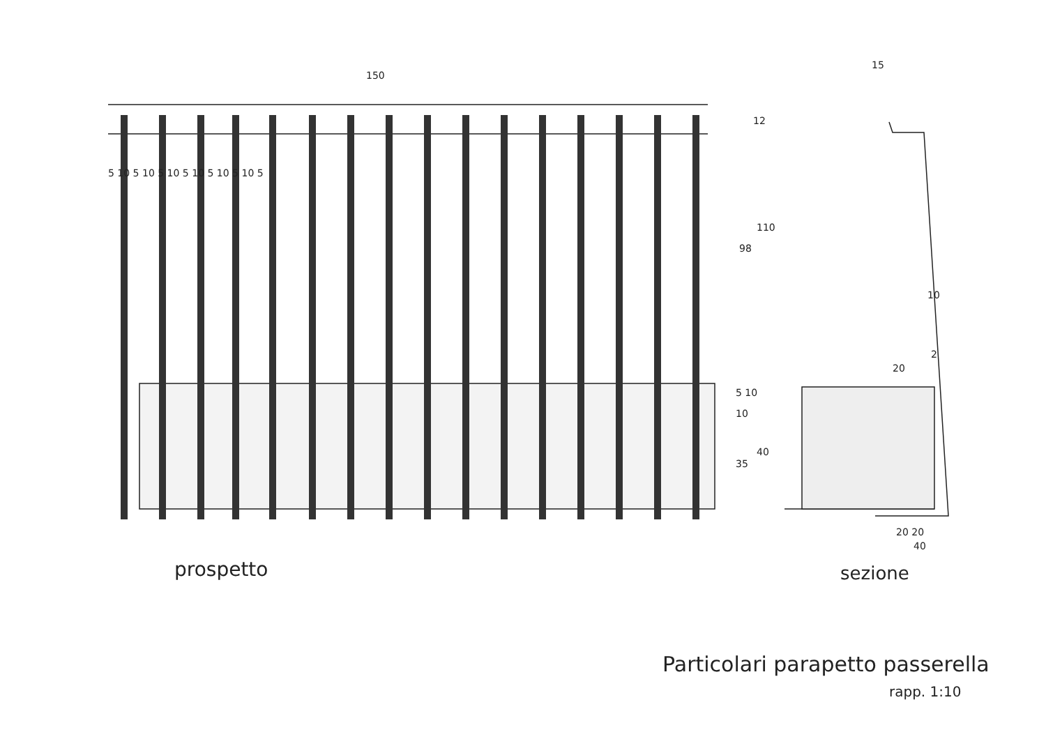150
5 10 5 10 5 10 5 10 5 10 5 10 5
12
110
98
5 10
10
40
35
15
10
2
20
20 20
40
prospetto sezione
Particolari parapetto passerella
rapp. 1:10